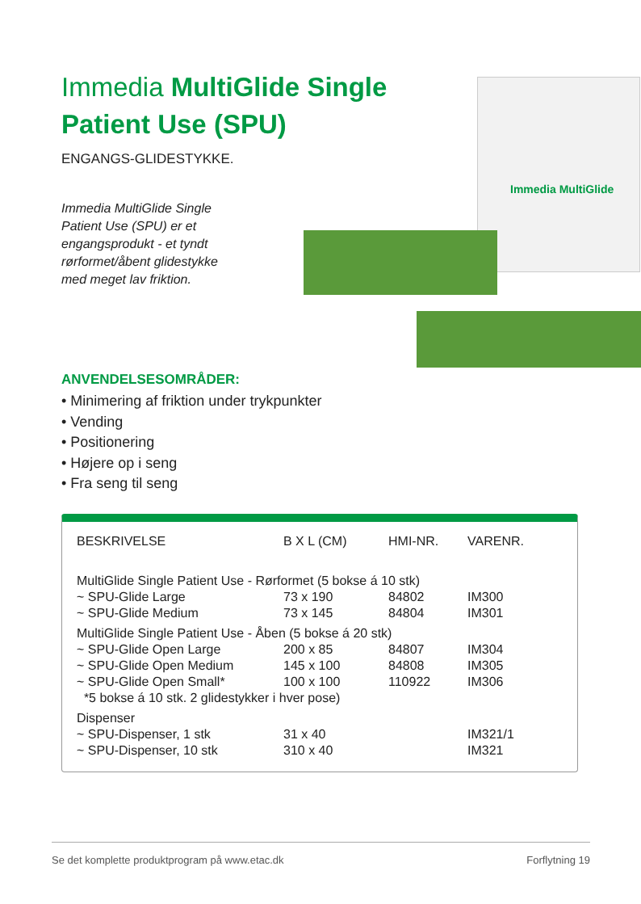Immedia MultiGlide Single Patient Use (SPU)
ENGANGS-GLIDESTYKKE.
Immedia MultiGlide Single Patient Use (SPU) er et engangsprodukt - et tyndt rørformet/åbent glide­stykke med meget lav friktion.
Immedia MultiGlide
ANVENDELSESOMRÅDER:
• Minimering af friktion under trykpunkter
• Vending
• Positionering
• Højere op i seng
• Fra seng til seng
| BESKRIVELSE | B X L (CM) | HMI-NR. | VARENR. |
| --- | --- | --- | --- |
| MultiGlide Single Patient Use - Rørformet (5 bokse á 10 stk) | | | |
| ~ SPU-Glide Large | 73 x 190 | 84802 | IM300 |
| ~ SPU-Glide Medium | 73 x 145 | 84804 | IM301 |
| MultiGlide Single Patient Use - Åben (5 bokse á 20 stk) | | | |
| ~ SPU-Glide Open Large | 200 x 85 | 84807 | IM304 |
| ~ SPU-Glide Open Medium | 145 x 100 | 84808 | IM305 |
| ~ SPU-Glide Open Small* | 100 x 100 | 110922 | IM306 |
| *5 bokse á 10 stk. 2 glidestykker i hver pose) | | | |
| Dispenser | | | |
| ~ SPU-Dispenser, 1 stk | 31 x 40 | | IM321/1 |
| ~ SPU-Dispenser, 10 stk | 310 x 40 | | IM321 |
Se det komplette produktprogram på www.etac.dk Forflytning 19